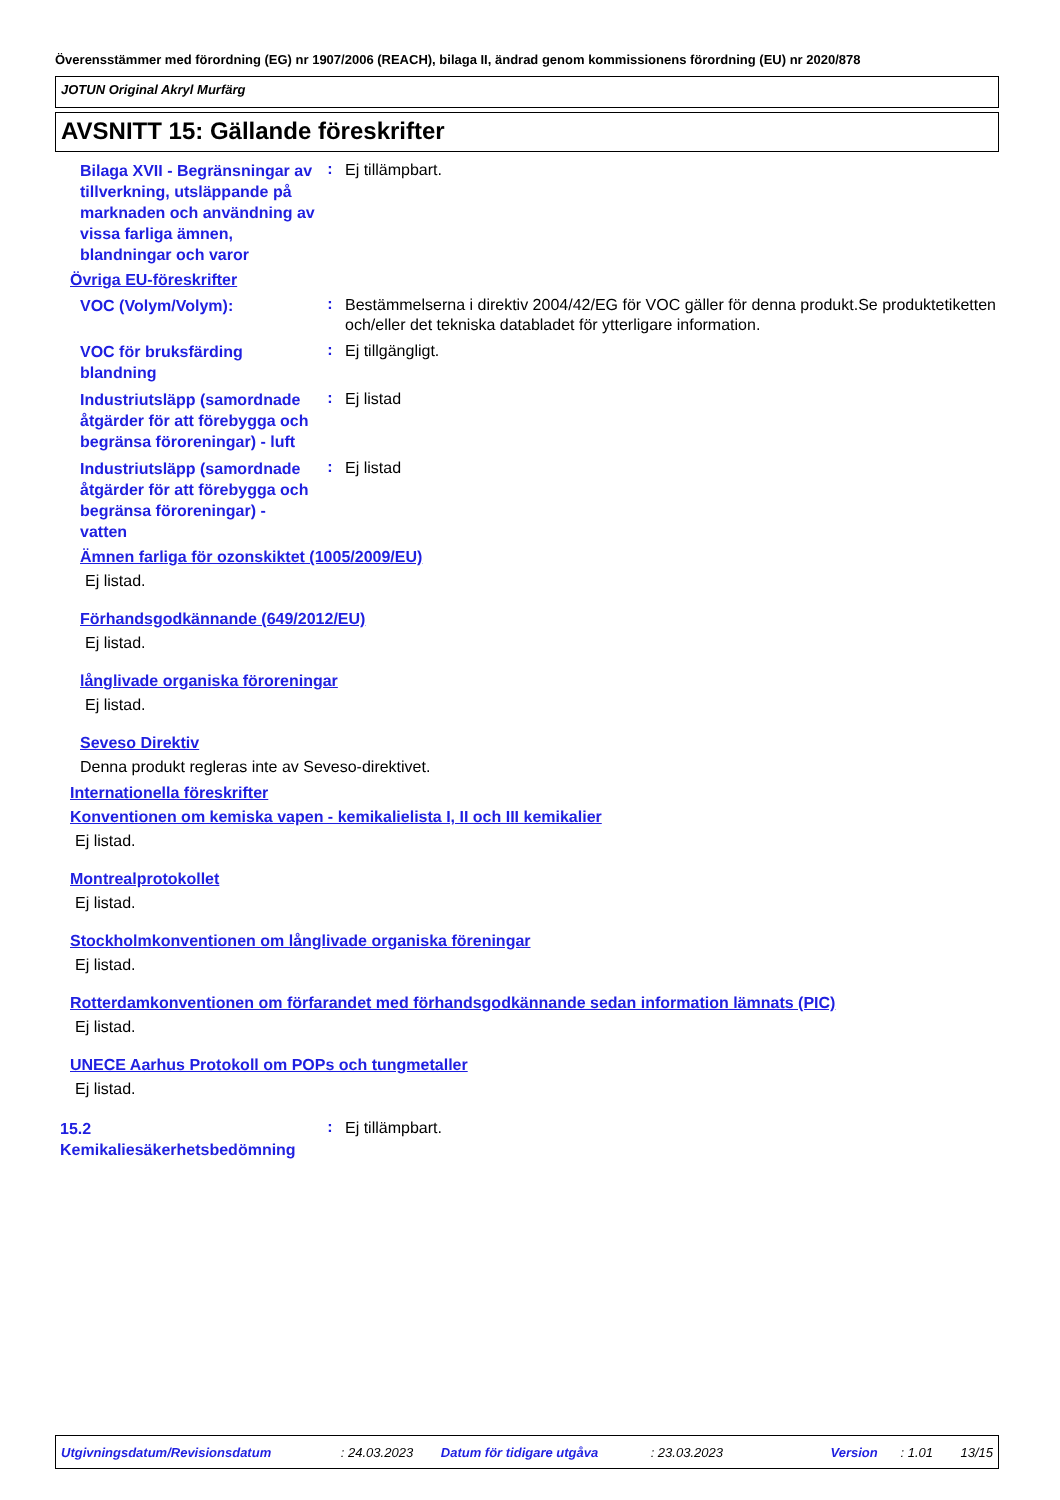Överensstämmer med förordning (EG) nr 1907/2006 (REACH), bilaga II, ändrad genom kommissionens förordning (EU) nr 2020/878
JOTUN Original Akryl Murfärg
AVSNITT 15: Gällande föreskrifter
Bilaga XVII - Begränsningar av tillverkning, utsläppande på marknaden och användning av vissa farliga ämnen, blandningar och varor
:
Ej tillämpbart.
Övriga EU-föreskrifter
VOC (Volym/Volym):
:
Bestämmelserna i direktiv 2004/42/EG för VOC gäller för denna produkt.Se produktetiketten och/eller det tekniska databladet för ytterligare information.
VOC för bruksfärding blandning
:
Ej tillgängligt.
Industriutsläpp (samordnade åtgärder för att förebygga och begränsa föroreningar) - luft
:
Ej listad
Industriutsläpp (samordnade åtgärder för att förebygga och begränsa föroreningar) - vatten
:
Ej listad
Ämnen farliga för ozonskiktet (1005/2009/EU)
Ej listad.
Förhandsgodkännande (649/2012/EU)
Ej listad.
långlivade organiska föroreningar
Ej listad.
Seveso Direktiv
Denna produkt regleras inte av Seveso-direktivet.
Internationella föreskrifter
Konventionen om kemiska vapen - kemikalielista I, II och III kemikalier
Ej listad.
Montrealprotokollet
Ej listad.
Stockholmkonventionen om långlivade organiska föreningar
Ej listad.
Rotterdamkonventionen om förfarandet med förhandsgodkännande sedan information lämnats (PIC)
Ej listad.
UNECE Aarhus Protokoll om POPs och tungmetaller
Ej listad.
15.2 Kemikaliesäkerhetsbedömning
:
Ej tillämpbart.
Utgivningsdatum/Revisionsdatum: 24.03.2023 Datum för tidigare utgåva: 23.03.2023 Version: 1.01 13/15